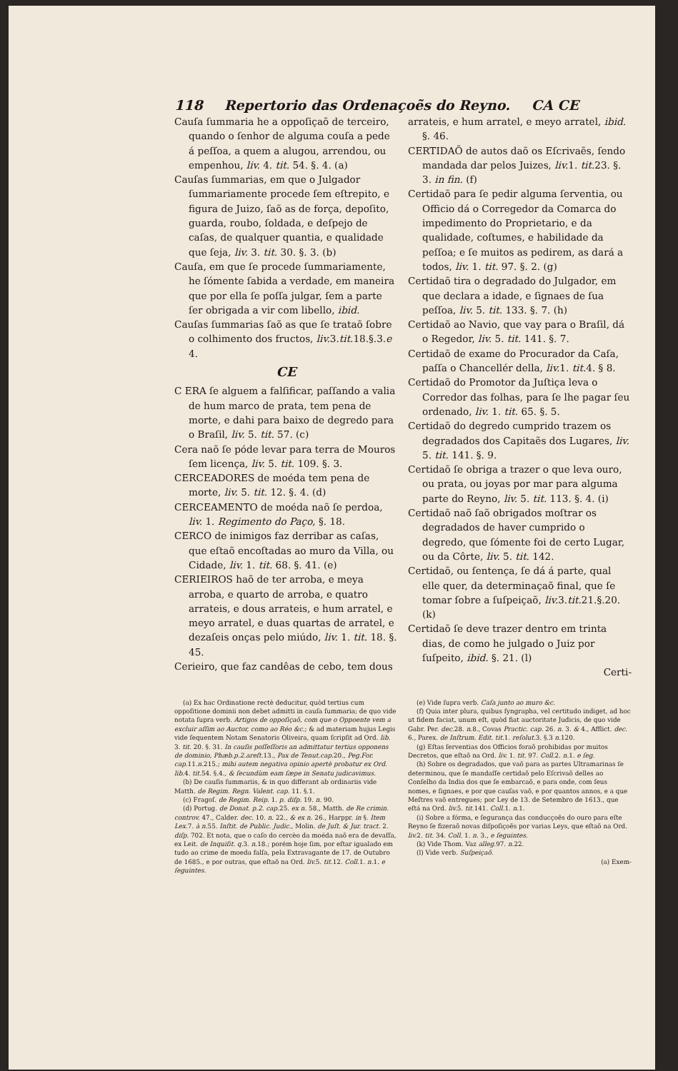118 Repertorio das Ordenaçoẽs do Reyno. CA CE
Cauſa ſummaria he a oppoſiçaõ de terceiro, quando o ſenhor de alguma couſa a pede á peſſoa, a quem a alugou, arrendou, ou empenhou, liv. 4. tit. 54. §. 4. (a)
Cauſas ſummarias, em que o Julgador ſummariamente procede ſem eſtrepito, e figura de Juizo, ſaõ as de força, depoſito, guarda, roubo, ſoldada, e deſpejo de caſas, de qualquer quantia, e qualidade que ſeja, liv. 3. tit. 30. §. 3. (b)
Cauſa, em que ſe procede ſummariamente, he ſómente ſabida a verdade, em maneira que por ella ſe poſſa julgar, ſem a parte ſer obrigada a vir com libello, ibid.
Cauſas ſummarias ſaõ as que ſe trataõ ſobre o colhimento dos fructos, liv. 3.tit. 18.§.3.e 4.
CE
C ERA ſe alguem a falſificar, paſſando a valia de hum marco de prata, tem pena de morte, e dahi para baixo de degredo para o Braſil, liv. 5. tit. 57. (c)
Cera naõ ſe póde levar para terra de Mouros ſem licença, liv. 5. tit. 109. §. 3.
CERCEADORES de moéda tem pena de morte, liv. 5. tit. 12. §. 4. (d)
CERCEAMENTO de moéda naõ ſe perdoa, liv. 1. Regimento do Paço, §. 18.
CERCO de inimigos faz derribar as caſas, que eſtaõ encoſtadas ao muro da Villa, ou Cidade, liv. 1. tit. 68. §. 41. (e)
CERIEIROS haõ de ter arroba, e meya arroba, e quarto de arroba, e quatro arrateis, e dous arrateis, e hum arratel, e meyo arratel, e duas quartas de arratel, e dezaſeis onças pelo miúdo, liv. 1. tit. 18. §. 45.
Cerieiro, que faz candêas de cebo, tem dous
arrateis, e hum arratel, e meyo arratel, ibid. §. 46.
CERTIDAÕ de autos daõ os Eſcrivaẽs, ſendo mandada dar pelos Juizes, liv. 1. tit. 23. §. 3. in fin. (f)
Certidaõ para ſe pedir alguma ſerventia, ou Officio dá o Corregedor da Comarca do impedimento do Proprietario, e da qualidade, coſtumes, e habilidade da peſſoa; e ſe muitos as pedirem, as dará a todos, liv. 1. tit. 97. §. 2. (g)
Certidaõ tira o degradado do Julgador, em que declara a idade, e ſignaes de ſua peſſoa, liv. 5. tit. 133. §. 7. (h)
Certidaõ ao Navio, que vay para o Braſil, dá o Regedor, liv. 5. tit. 141. §. 7.
Certidaõ de exame do Procurador da Caſa, paſſa o Chancellér della, liv. 1. tit. 4. § 8.
Certidaõ do Promotor da Juſtiça leva o Corredor das folhas, para ſe lhe pagar ſeu ordenado, liv. 1. tit. 65. §. 5.
Certidaõ do degredo cumprido trazem os degradados dos Capitaẽs dos Lugares, liv. 5. tit. 141. §. 9.
Certidaõ ſe obriga a trazer o que leva ouro, ou prata, ou joyas por mar para alguma parte do Reyno, liv. 5. tit. 113. §. 4. (i)
Certidaõ naõ ſaõ obrigados moſtrar os degradados de haver cumprido o degredo, que ſómente foi de certo Lugar, ou da Côrte, liv. 5. tit. 142.
Certidaõ, ou ſentença, ſe dá á parte, qual elle quer, da determinaçaõ final, que ſe tomar ſobre a ſuſpeiçaõ, liv. 3.tit. 21.§.20.(k)
Certidaõ ſe deve trazer dentro em trinta dias, de como he julgado o Juiz por ſuſpeito, ibid. §. 21. (l)
Certi-
(a) Ex hac Ordinatione rectè deducitur, quòd tertius cum oppoſitione dominii non debet admitti in cauſa ſummaria; de quo vide notata ſupra verb. Artigos de oppoſiçaõ, com que o Oppoente vem a excluir aſſim ao Auctor, como ao Réo &c.; & ad materiam hujus Legis vide ſequentem Notam Senatoris Oliveira, quam ſcripſit ad Ord. lib. 3. tit. 20. §. 31. In cauſis poſſeſſoris an admittatur tertius opponens de dominio, Phæb.p.2.areſt. 13., Pax de Tenut.cap. 20., Peg.For. cap. 11.n. 215.; mihi autem negativa opinio apertè probatur ex Ord. lib. 4. tit. 54. §.4., & ſecundùm eam ſæpe in Senatu judicavimus.
(b) De cauſis ſummariis, & in quo differant ab ordinariis vide Matth. de Regim. Regn. Valent. cap. 11. §.1.
(c) Fragoſ. de Regim. Reip. 1. p. diſp. 19. n. 90.
(d) Portug. de Donat. p.2. cap. 25. ex n. 58., Matth. de Re crimin. controv. 47., Calder. dec. 10. n. 22., & ex n. 26., Harppr. in §. Item Lex. 7. à n. 55. Inſtit. de Public. Judic., Molin. de Juſt. & Jur. tract. 2. diſp. 702. Et nota, que o caſo do cercèo da moéda naõ era de devaſſa, ex Leit. de Inquiſit. q. 3. n. 18.; porém hoje ſim, por eſtar igualado em tudo ao crime de moeda falſa, pela Extravagante de 17. de Outubro de 1685., e por outras, que eſtaõ na Ord. liv. 5. tit. 12. Coll. 1. n. 1. e ſeguintes.
(e) Vide ſupra verb. Caſa junto ao muro &c.
(f) Quia inter plura, quibus ſyngrapha, vel certitudo indiget, ad hoc ut fidem faciat, unum eſt, quòd fiat auctoritate Judicis, de quo vide Gabr. Per. dec. 28. n. 8., Covas Practic. cap. 26. n. 3. & 4., Afflict. dec. 6., Parex. de Inſtrum. Edit. tit. 1. reſolut. 3. §.3 n. 120.
(g) Eſtas ſerventias dos Officios foraõ prohibidas por muitos Decretos, que eſtaõ na Ord. liv. 1. tit. 97. Coll. 2. n. 1. e ſeg.
(h) Sobre os degradados, que vaõ para as partes Ultramarinas ſe determinou, que ſe mandaſſe certidaõ pelo Eſcrivaõ delles ao Conſelho da India dos que ſe embarcaõ, e para onde, com ſeus nomes, e ſignaes, e por que cauſas vaõ, e por quantos annos, e a que Meſtres vaõ entregues; por Ley de 13. de Setembro de 1613., que eſtá na Ord. liv. 5. tit. 141. Coll. 1. n. 1.
(i) Sobre a fórma, e ſegurança das conducçoẽs do ouro para eſte Reyno ſe fizeraõ novas diſpoſiçoẽs por varias Leys, que eſtaõ na Ord. liv. 2. tit. 34. Coll. 1. n. 3., e ſeguintes.
(k) Vide Thom. Vaz alleg. 97. n. 22.
(l) Vide verb. Suſpeiçaõ.
(a) Exem-